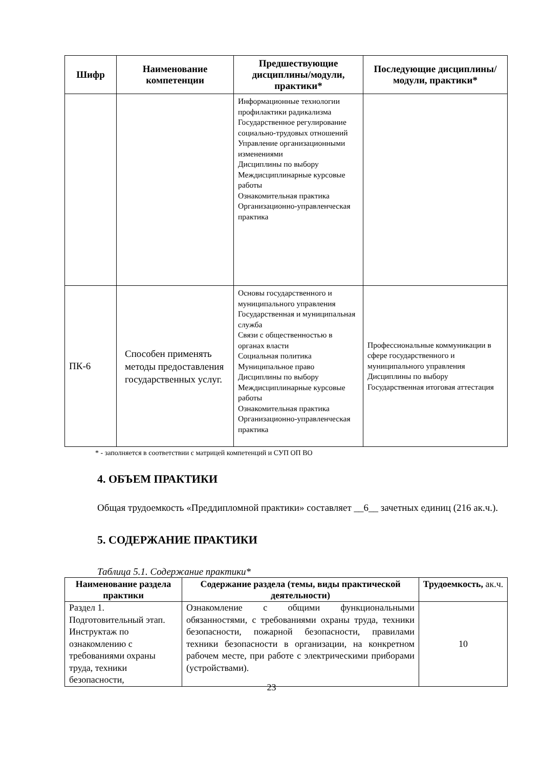| Шифр | Наименование компетенции | Предшествующие дисциплины/модули, практики* | Последующие дисциплины/модули, практики* |
| --- | --- | --- | --- |
| | | Информационные технологии профилактики радикализма Государственное регулирование социально-трудовых отношений Управление организационными изменениями Дисциплины по выбору Междисциплинарные курсовые работы Ознакомительная практика Организационно-управленческая практика | |
| ПК-6 | Способен применять методы предоставления государственных услуг. | Основы государственного и муниципального управления Государственная и муниципальная служба Связи с общественностью в органах власти Социальная политика Муниципальное право Дисциплины по выбору Междисциплинарные курсовые работы Ознакомительная практика Организационно-управленческая практика | Профессиональные коммуникации в сфере государственного и муниципального управления Дисциплины по выбору Государственная итоговая аттестация |
* - заполняется в соответствии с матрицей компетенций и СУП ОП ВО
4. ОБЪЕМ ПРАКТИКИ
Общая трудоемкость «Преддипломной практики» составляет __6__ зачетных единиц (216 ак.ч.).
5. СОДЕРЖАНИЕ ПРАКТИКИ
Таблица 5.1. Содержание практики*
| Наименование раздела практики | Содержание раздела (темы, виды практической деятельности) | Трудоемкость, ак.ч. |
| --- | --- | --- |
| Раздел 1. Подготовительный этап. Инструктаж по ознакомлению с требованиями охраны труда, техники безопасности, | Ознакомление с общими функциональными обязанностями, с требованиями охраны труда, техники безопасности, пожарной безопасности, правилами техники безопасности в организации, на конкретном рабочем месте, при работе с электрическими приборами (устройствами). | 10 |
23